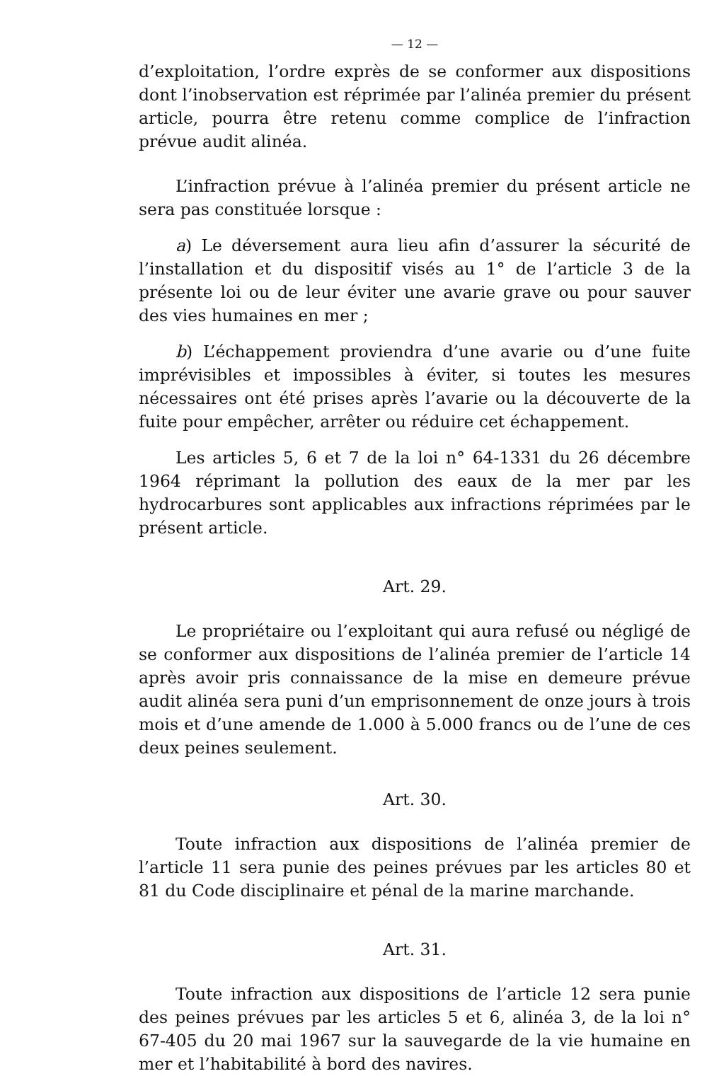— 12 —
d’exploitation, l’ordre exprès de se conformer aux dispositions dont l’inobservation est réprimée par l’alinéa premier du présent article, pourra être retenu comme complice de l’infraction prévue audit alinéa.
L’infraction prévue à l’alinéa premier du présent article ne sera pas constituée lorsque :
a) Le déversement aura lieu afin d’assurer la sécurité de l’installation et du dispositif visés au 1° de l’article 3 de la présente loi ou de leur éviter une avarie grave ou pour sauver des vies humaines en mer ;
b) L’échappement proviendra d’une avarie ou d’une fuite imprévisibles et impossibles à éviter, si toutes les mesures nécessaires ont été prises après l’avarie ou la découverte de la fuite pour empêcher, arrêter ou réduire cet échappement.
Les articles 5, 6 et 7 de la loi n° 64-1331 du 26 décembre 1964 réprimant la pollution des eaux de la mer par les hydrocarbures sont applicables aux infractions réprimées par le présent article.
Art. 29.
Le propriétaire ou l’exploitant qui aura refusé ou négligé de se conformer aux dispositions de l’alinéa premier de l’article 14 après avoir pris connaissance de la mise en demeure prévue audit alinéa sera puni d’un emprisonnement de onze jours à trois mois et d’une amende de 1.000 à 5.000 francs ou de l’une de ces deux peines seulement.
Art. 30.
Toute infraction aux dispositions de l’alinéa premier de l’article 11 sera punie des peines prévues par les articles 80 et 81 du Code disciplinaire et pénal de la marine marchande.
Art. 31.
Toute infraction aux dispositions de l’article 12 sera punie des peines prévues par les articles 5 et 6, alinéa 3, de la loi n° 67-405 du 20 mai 1967 sur la sauvegarde de la vie humaine en mer et l’habitabilité à bord des navires.